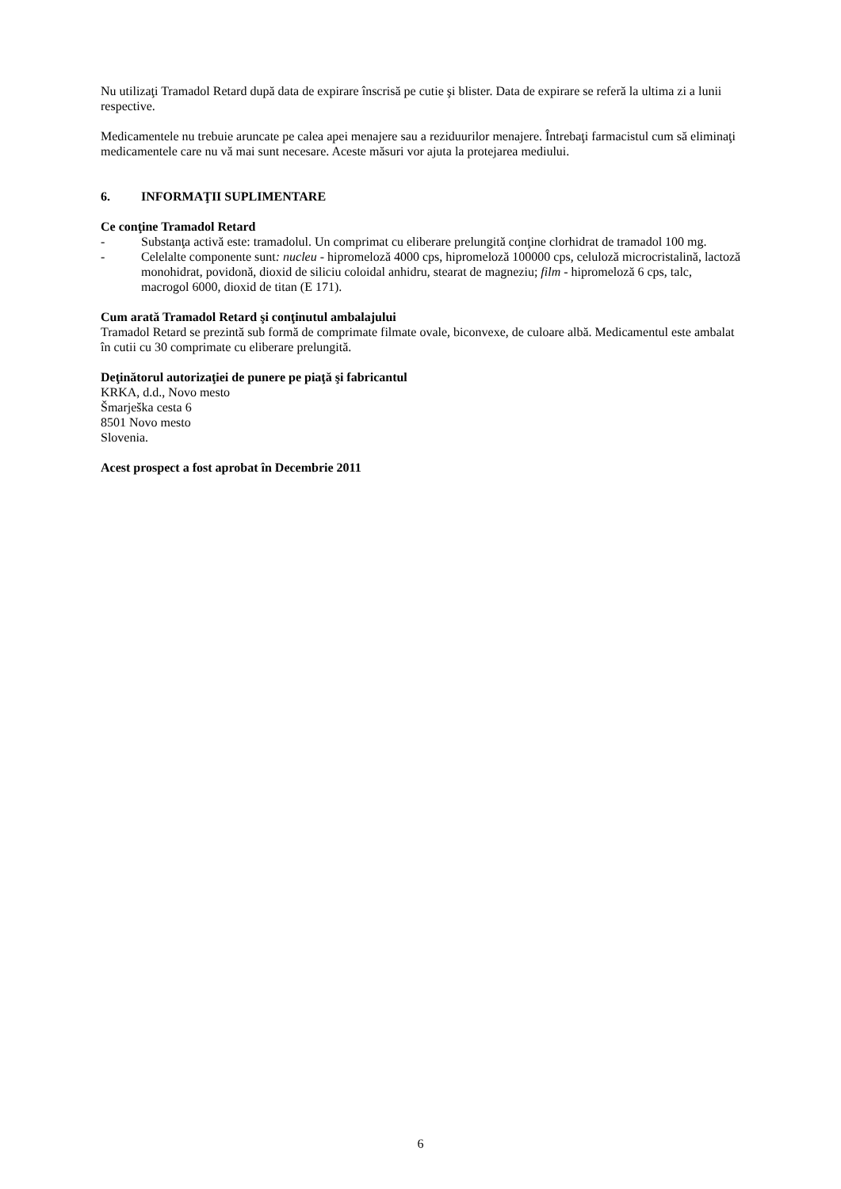Nu utilizaţi Tramadol Retard după data de expirare înscrisă pe cutie şi blister. Data de expirare se referă la ultima zi a lunii respective.
Medicamentele nu trebuie aruncate pe calea apei menajere sau a reziduurilor menajere. Întrebaţi farmacistul cum să eliminaţi medicamentele care nu vă mai sunt necesare. Aceste măsuri vor ajuta la protejarea mediului.
6. INFORMAŢII SUPLIMENTARE
Ce conţine Tramadol Retard
- Substanţa activă este: tramadolul. Un comprimat cu eliberare prelungită conţine clorhidrat de tramadol 100 mg.
- Celelalte componente sunt: nucleu - hipromeloză 4000 cps, hipromeloză 100000 cps, celuloză microcristalină, lactoză monohidrat, povidonă, dioxid de siliciu coloidal anhidru, stearat de magneziu; film - hipromeloză 6 cps, talc, macrogol 6000, dioxid de titan (E 171).
Cum arată Tramadol Retard şi conţinutul ambalajului
Tramadol Retard se prezintă sub formă de comprimate filmate ovale, biconvexe, de culoare albă. Medicamentul este ambalat în cutii cu 30 comprimate cu eliberare prelungită.
Deţinătorul autorizaţiei de punere pe piaţă şi fabricantul
KRKA, d.d., Novo mesto
Šmarješka cesta 6
8501 Novo mesto
Slovenia.
Acest prospect a fost aprobat în Decembrie 2011
6